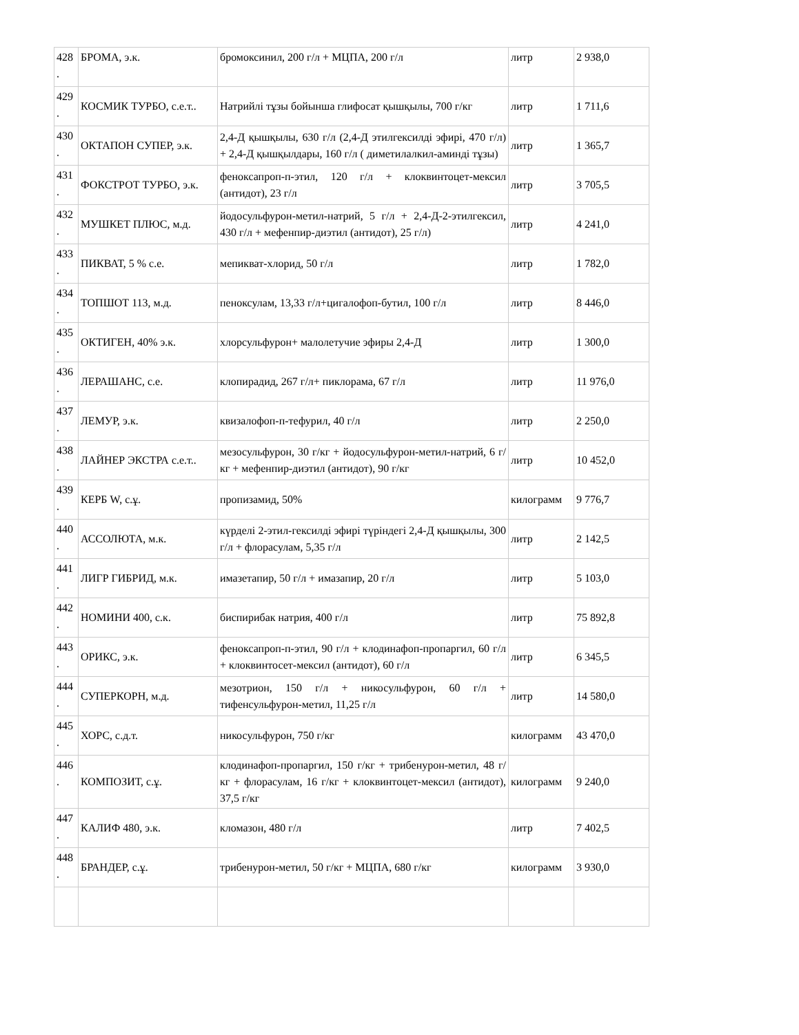| 428 . | БРОМА, э.к. | бромоксинил, 200 г/л + МЦПА, 200 г/л | литр | 2 938,0 |
| 429 . | КОСМИК ТУРБО, с.е.т.. | Натрийлі тұзы бойынша глифосат қышқылы, 700 г/кг | литр | 1 711,6 |
| 430 . | ОКТАПОН СУПЕР, э.к. | 2,4-Д қышқылы, 630 г/л (2,4-Д этилгексилді эфирі, 470 г/л) + 2,4-Д қышқылдары, 160 г/л ( диметилалкил-аминді тұзы) | литр | 1 365,7 |
| 431 . | ФОКСТРОТ ТУРБО, э.к. | феноксапроп-п-этил, 120 г/л + клоквинтоцет-мексил (антидот), 23 г/л | литр | 3 705,5 |
| 432 . | МУШКЕТ ПЛЮС, м.д. | йодосульфурон-метил-натрий, 5 г/л + 2,4-Д-2-этилгексил, 430 г/л + мефенпир-диэтил (антидот), 25 г/л) | литр | 4 241,0 |
| 433 . | ПИКВАТ, 5 % с.е. | мепикват-хлорид, 50 г/л | литр | 1 782,0 |
| 434 . | ТОПШОТ 113, м.д. | пеноксулам, 13,33 г/л+цигалофоп-бутил, 100 г/л | литр | 8 446,0 |
| 435 . | ОКТИГЕН, 40% э.к. | хлорсульфурон+ малолетучие эфиры 2,4-Д | литр | 1 300,0 |
| 436 . | ЛЕРАШАНС, с.е. | клопирадид, 267 г/л+ пиклорама, 67 г/л | литр | 11 976,0 |
| 437 . | ЛЕМУР, э.к. | квизалофоп-п-тефурил, 40 г/л | литр | 2 250,0 |
| 438 . | ЛАЙНЕР ЭКСТРА с.е.т.. | мезосульфурон, 30 г/кг + йодосульфурон-метил-натрий, 6 г/кг + мефенпир-диэтил (антидот), 90 г/кг | литр | 10 452,0 |
| 439 . | КЕРБ W, с.ұ. | пропизамид, 50% | килограмм | 9 776,7 |
| 440 . | АССОЛЮТА, м.к. | күрделі 2-этил-гексилді эфирі түріндегі 2,4-Д қышқылы, 300 г/л + флорасулам, 5,35 г/л | литр | 2 142,5 |
| 441 . | ЛИГР ГИБРИД, м.к. | имазетапир, 50 г/л + имазапир, 20 г/л | литр | 5 103,0 |
| 442 . | НОМИНИ 400, с.к. | биспирибак натрия, 400 г/л | литр | 75 892,8 |
| 443 . | ОРИКС, э.к. | феноксапроп-п-этил, 90 г/л + клодинафоп-пропаргил, 60 г/л + клоквинтосет-мексил (антидот), 60 г/л | литр | 6 345,5 |
| 444 . | СУПЕРКОРН, м.д. | мезотрион, 150 г/л + никосульфурон, 60 г/л + тифенсульфурон-метил, 11,25 г/л | литр | 14 580,0 |
| 445 . | ХОРС, с.д.т. | никосульфурон, 750 г/кг | килограмм | 43 470,0 |
| 446 . | КОМПОЗИТ, с.ұ. | клодинафоп-пропаргил, 150 г/кг + трибенурон-метил, 48 г/кг + флорасулам, 16 г/кг + клоквинтоцет-мексил (антидот), 37,5 г/кг | килограмм | 9 240,0 |
| 447 . | КАЛИФ 480, э.к. | кломазон, 480 г/л | литр | 7 402,5 |
| 448 . | БРАНДЕР, с.ұ. | трибенурон-метил, 50 г/кг + МЦПА, 680 г/кг | килограмм | 3 930,0 |